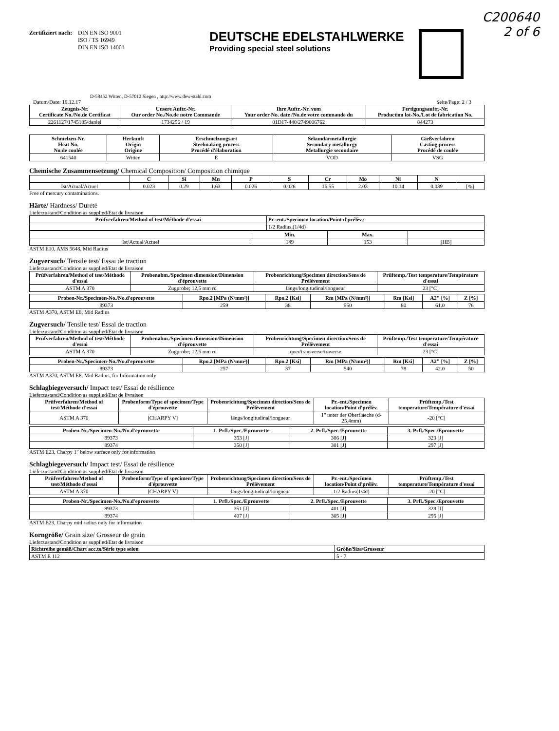C200640
2 of 6
Zertifiziert nach:
DIN EN ISO 9001
ISO / TS 16949
DIN EN ISO 14001
DEUTSCHE EDELSTAHLWERKE
Providing special steel solutions
D-58452 Witten, D-57012 Siegen , http://www.dew-stahl.com
Datum/Date: 19.12.17 Seite/Page: 2 / 3
| Zeugnis-Nr. Certificate No./No.de Certificat | Unsere Auftr.-Nr. Our order No./No.de notre Commande | Ihre Auftr.-Nr. vom Your order No. date /No.de votre commande du | Fertigungsauftr.-Nr. Production lot-No./Lot de fabrication No. |
| --- | --- | --- | --- |
| 2261127/1745185/daniel | 1734256 / 19 | 01D17-440/2749006762 | 844273 |
| Schmelzen-Nr. Heat No. No.de coulée | Herkunft Origin Origine | Erschmelzungsart Steelmaking process Procédé d'élaboration | Sekundärmetallurgie Secondary metallurgy Metallurgie secondaire | Gießverfahren Casting process Procédé de coulée |
| --- | --- | --- | --- | --- |
| 641540 | Witten | E | VOD | VSG |
Chemische Zusammensetzung/ Chemical Composition/ Composition chimique
| | C | Si | Mn | P | S | Cr | Mo | Ni | N | |
| --- | --- | --- | --- | --- | --- | --- | --- | --- | --- | --- |
| Ist/Actual/Actuel | 0.023 | 0.29 | 1.63 | 0.026 | 0.026 | 16.55 | 2.03 | 10.14 | 0.039 | [%] |
Free of mercury contaminations.
Härte/ Hardness/ Dureté
Lieferzustand/Condition as supplied/Etat de livraison
| Prüfverfahren/Method of test/Méthode d'essai | Pr.-ent./Specimen location/Point d'prélèv.: |
| --- | --- |
| | 1/2 Radius,(1/4d) |
| | Min. | Max. | |
| --- | --- | --- | --- |
| Ist/Actual/Actuel | 149 | 153 | [HB] |
ASTM E10, AMS 5648, Mid Radius
Zugversuch/ Tensile test/ Essai de traction
Lieferzustand/Condition as supplied/Etat de livraison
| Prüfverfahren/Method of test/Méthode d'essai | Probenabm./Specimen dimension/Dimension d'éprouvette | Probenrichtung/Specimen direction/Sens de Prélèvement | Prüftemp./Test temperature/Température d'essai |
| --- | --- | --- | --- |
| ASTM A 370 | Zugprobe; 12,5 mm rd | längs/longitudinal/longueur | 23 [°C] |
| Proben-Nr./Specimen-No./No.d'eprouvette | Rpo.2 [MPa (N/mm²)] | Rpo.2 [Ksi] | Rm [MPa (N/mm²)] | Rm [Ksi] | A2" [%] | Z [%] |
| --- | --- | --- | --- | --- | --- | --- |
| 89373 | 259 | 38 | 550 | 80 | 61.0 | 76 |
ASTM A370, ASTM E8, Mid Radius
Zugversuch/ Tensile test/ Essai de traction
Lieferzustand/Condition as supplied/Etat de livraison
| Prüfverfahren/Method of test/Méthode d'essai | Probenabm./Specimen dimension/Dimension d'éprouvette | Probenrichtung/Specimen direction/Sens de Prélèvement | Prüftemp./Test temperature/Température d'essai |
| --- | --- | --- | --- |
| ASTM A 370 | Zugprobe; 12,5 mm rd | quer/transverse/traverse | 23 [°C] |
| Proben-Nr./Specimen-No./No.d'eprouvette | Rpo.2 [MPa (N/mm²)] | Rpo.2 [Ksi] | Rm [MPa (N/mm²)] | Rm [Ksi] | A2" [%] | Z [%] |
| --- | --- | --- | --- | --- | --- | --- |
| 89373 | 257 | 37 | 540 | 78 | 42.0 | 50 |
ASTM A370, ASTM E8, Mid Radius, for Information only
Schlagbiegeversuch/ Impact test/ Essai de résilience
Lieferzustand/Condition as supplied/Etat de livraison
| Prüfverfahren/Method of test/Méthode d'essai | Probenform/Type of specimen/Type d'éprouvette | Probenrichtung/Specimen direction/Sens de Prélèvement | Pr.-ent./Specimen location/Point d'prélèv. | Prüftemp./Test temperature/Température d'essai |
| --- | --- | --- | --- | --- |
| ASTM A 370 | [CHARPY V] | längs/longitudinal/longueur | 1" unter der Oberflaeche (d-25.4mm) | -20 [°C] |
| Proben-Nr./Specimen-No./No.d'eprouvette | 1. Prfl./Spec./Eprouvette | 2. Prfl./Spec./Eprouvette | 3. Prfl./Spec./Eprouvette |
| --- | --- | --- | --- |
| 89373 | 353 [J] | 386 [J] | 323 [J] |
| 89374 | 350 [J] | 301 [J] | 297 [J] |
ASTM E23, Charpy 1" below surface only for information
Schlagbiegeversuch/ Impact test/ Essai de résilience
Lieferzustand/Condition as supplied/Etat de livraison
| Prüfverfahren/Method of test/Méthode d'essai | Probenform/Type of specimen/Type d'éprouvette | Probenrichtung/Specimen direction/Sens de Prélèvement | Pr.-ent./Specimen location/Point d'prélèv. | Prüftemp./Test temperature/Température d'essai |
| --- | --- | --- | --- | --- |
| ASTM A 370 | [CHARPY V] | längs/longitudinal/longueur | 1/2 Radius(1/4d) | -20 [°C] |
| Proben-Nr./Specimen-No./No.d'eprouvette | 1. Prfl./Spec./Eprouvette | 2. Prfl./Spec./Eprouvette | 3. Prfl./Spec./Eprouvette |
| --- | --- | --- | --- |
| 89373 | 351 [J] | 401 [J] | 328 [J] |
| 89374 | 407 [J] | 305 [J] | 295 [J] |
ASTM E23, Charpy mid radius only for information
Korngröße/ Grain size/ Grosseur de grain
Lieferzustand/Condition as supplied/Etat de livraison
| Richtreihe gemäß/Chart acc.to/Série type selon | Größe/Size/Grosseur |
| --- | --- |
| ASTM E 112 | 5 - 7 |